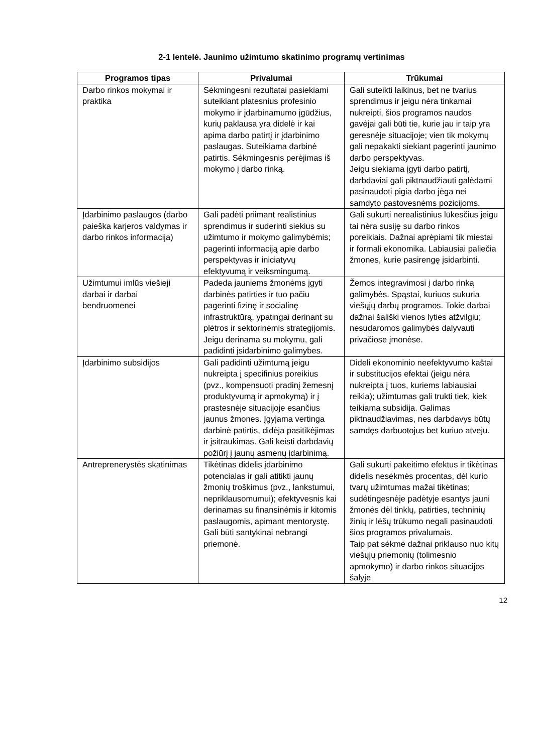2-1 lentelė. Jaunimo užimtumo skatinimo programų vertinimas
| Programos tipas | Privalumai | Trūkumai |
| --- | --- | --- |
| Darbo rinkos mokymai ir praktika | Sėkmingesni rezultatai pasiekiami suteikiant platesnius profesinio mokymo ir įdarbinamumo įgūdžius, kurių paklausa yra didelė ir kai apima darbo patirtį ir įdarbinimo paslaugas. Suteikiama darbinė patirtis. Sėkmingesnis perėjimas iš mokymo į darbo rinką. | Gali suteikti laikinus, bet ne tvarius sprendimus ir jeigu nėra tinkamai nukreipti, šios programos naudos gavėjai gali būti tie, kurie jau ir taip yra geresnėje situacijoje; vien tik mokymų gali nepakakti siekiant pagerinti jaunimo darbo perspektyvas. Jeigu siekiama įgyti darbo patirtį, darbdaviai gali piktnaudžiauti galėdami pasinaudoti pigia darbo jėga nei samdyto pastovesnėms pozicijoms. |
| Įdarbinimo paslaugos (darbo paieška karjeros valdymas ir darbo rinkos informacija) | Gali padėti priimant realistinius sprendimus ir suderinti siekius su užimtumo ir mokymo galimybėmis; pagerinti informaciją apie darbo perspektyvas ir iniciatyvų efektyvumą ir veiksmingumą. | Gali sukurti nerealistinius lūkesčius jeigu tai nėra susiję su darbo rinkos poreikiais. Dažnai aprėpiami tik miestai ir formali ekonomika. Labiausiai paliečia žmones, kurie pasirengę įsidarbinti. |
| Užimtumui imlūs viešieji darbai ir darbai bendruomenei | Padeda jauniems žmonėms įgyti darbinės patirties ir tuo pačiu pagerinti fizinę ir socialinę infrastruktūrą, ypatingai derinant su plėtros ir sektorinėmis strategijomis. Jeigu derinama su mokymu, gali padidinti įsidarbinimo galimybes. | Žemos integravimosi į darbo rinką galimybės. Spąstai, kuriuos sukuria viešųjų darbų programos. Tokie darbai dažnai šališki vienos lyties atžvilgiu; nesudaromos galimybės dalyvauti privačiose įmonėse. |
| Įdarbinimo subsidijos | Gali padidinti užimtumą jeigu nukreipta į specifinius poreikius (pvz., kompensuoti pradinį žemesnį produktyvumą ir apmokymą) ir į prastesnėje situacijoje esančius jaunus žmones. Įgyjama vertinga darbinė patirtis, didėja pasitikėjimas ir įsitraukimas. Gali keisti darbdavių požiūrį į jaunų asmenų įdarbinimą. | Dideli ekonominio neefektyvumo kaštai ir substitucijos efektai (jeigu nėra nukreipta į tuos, kuriems labiausiai reikia); užimtumas gali trukti tiek, kiek teikiama subsidija. Galimas piktnaudžiavimas, nes darbdavys būtų samdęs darbuotojus bet kuriuo atveju. |
| Antreprenerystės skatinimas | Tikėtinas didelis įdarbinimo potencialas ir gali atitikti jaunų žmonių troškimus (pvz., lankstumui, nepriklausomumui); efektyvesnis kai derinamas su finansinėmis ir kitomis paslaugomis, apimant mentorystę. Gali būti santykinai nebrangi priemonė. | Gali sukurti pakeitimo efektus ir tikėtinas didelis nesėkmės procentas, dėl kurio tvarų užimtumas mažai tikėtinas; sudėtingesnėje padėtyje esantys jauni žmonės dėl tinklų, patirties, techninių žinių ir lėšų trūkumo negali pasinaudoti šios programos privalumais. Taip pat sėkmė dažnai priklauso nuo kitų viešųjų priemonių (tolimesnio apmokymo) ir darbo rinkos situacijos šalyje |
12